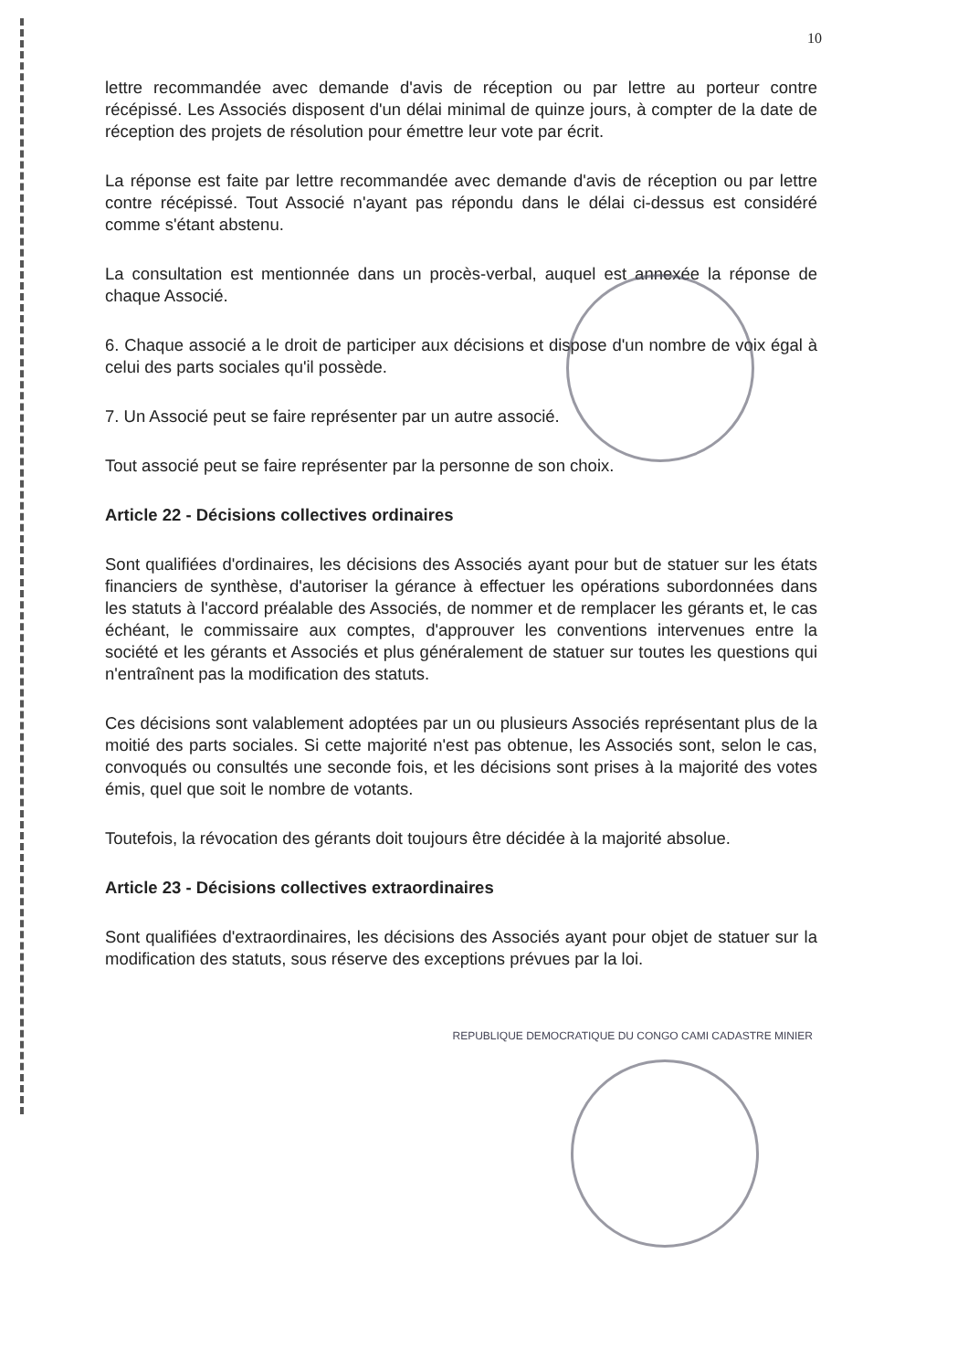10
lettre recommandée avec demande d'avis de réception ou par lettre au porteur contre récépissé. Les Associés disposent d'un délai minimal de quinze jours, à compter de la date de réception des projets de résolution pour émettre leur vote par écrit.
La réponse est faite par lettre recommandée avec demande d'avis de réception ou par lettre contre récépissé. Tout Associé n'ayant pas répondu dans le délai ci-dessus est considéré comme s'étant abstenu.
La consultation est mentionnée dans un procès-verbal, auquel est annexée la réponse de chaque Associé.
6. Chaque associé a le droit de participer aux décisions et dispose d'un nombre de voix égal à celui des parts sociales qu'il possède.
7. Un Associé peut se faire représenter par un autre associé.
Tout associé peut se faire représenter par la personne de son choix.
Article 22 - Décisions collectives ordinaires
Sont qualifiées d'ordinaires, les décisions des Associés ayant pour but de statuer sur les états financiers de synthèse, d'autoriser la gérance à effectuer les opérations subordonnées dans les statuts à l'accord préalable des Associés, de nommer et de remplacer les gérants et, le cas échéant, le commissaire aux comptes, d'approuver les conventions intervenues entre la société et les gérants et Associés et plus généralement de statuer sur toutes les questions qui n'entraînent pas la modification des statuts.
Ces décisions sont valablement adoptées par un ou plusieurs Associés représentant plus de la moitié des parts sociales. Si cette majorité n'est pas obtenue, les Associés sont, selon le cas, convoqués ou consultés une seconde fois, et les décisions sont prises à la majorité des votes émis, quel que soit le nombre de votants.
Toutefois, la révocation des gérants doit toujours être décidée à la majorité absolue.
Article 23 - Décisions collectives extraordinaires
Sont qualifiées d'extraordinaires, les décisions des Associés ayant pour objet de statuer sur la modification des statuts, sous réserve des exceptions prévues par la loi.
REPUBLIQUE DEMOCRATIQUE DU CONGO CAMI CADASTRE MINIER